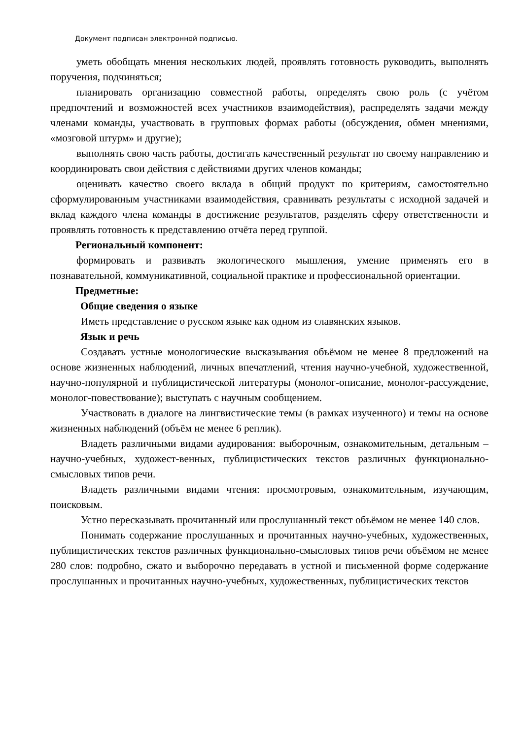Документ подписан электронной подписью.
уметь обобщать мнения нескольких людей, проявлять готовность руководить, выполнять поручения, подчиняться;
планировать организацию совместной работы, определять свою роль (с учётом предпочтений и возможностей всех участников взаимодействия), распределять задачи между членами команды, участвовать в групповых формах работы (обсуждения, обмен мнениями, «мозговой штурм» и другие);
выполнять свою часть работы, достигать качественный результат по своему направлению и координировать свои действия с действиями других членов команды;
оценивать качество своего вклада в общий продукт по критериям, самостоятельно сформулированным участниками взаимодействия, сравнивать результаты с исходной задачей и вклад каждого члена команды в достижение результатов, разделять сферу ответственности и проявлять готовность к представлению отчёта перед группой.
Региональный компонент:
формировать и развивать экологического мышления, умение применять его в познавательной, коммуникативной, социальной практике и профессиональной ориентации.
Предметные:
Общие сведения о языке
Иметь представление о русском языке как одном из славянских языков.
Язык и речь
Создавать устные монологические высказывания объёмом не менее 8 предложений на основе жизненных наблюдений, личных впечатлений, чтения научно-учебной, художественной, научно-популярной и публицистической литературы (монолог-описание, монолог-рассуждение, монолог-повествование); выступать с научным сообщением.
Участвовать в диалоге на лингвистические темы (в рамках изученного) и темы на основе жизненных наблюдений (объём не менее 6 реплик).
Владеть различными видами аудирования: выборочным, ознакомительным, детальным – научно-учебных, художест-венных, публицистических текстов различных функционально-смысловых типов речи.
Владеть различными видами чтения: просмотровым, ознакомительным, изучающим, поисковым.
Устно пересказывать прочитанный или прослушанный текст объёмом не менее 140 слов.
Понимать содержание прослушанных и прочитанных научно-учебных, художественных, публицистических текстов различных функционально-смысловых типов речи объёмом не менее 280 слов: подробно, сжато и выборочно передавать в устной и письменной форме содержание прослушанных и прочитанных научно-учебных, художественных, публицистических текстов